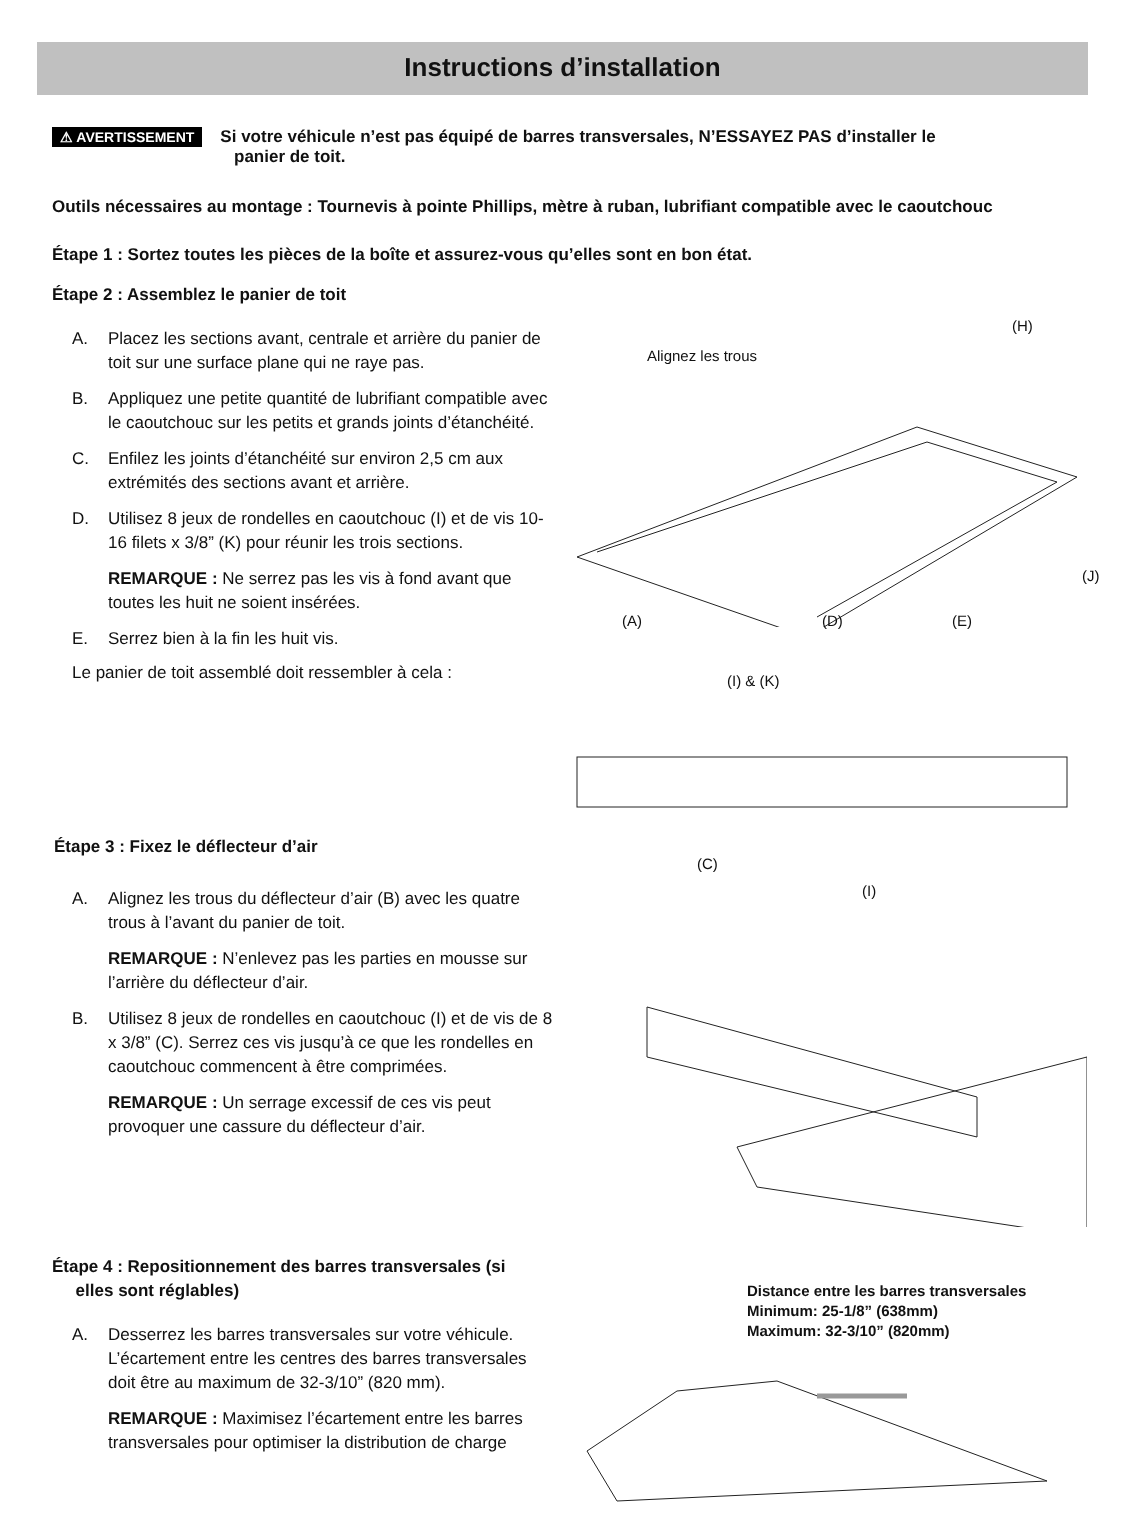Instructions d’installation
⚠ AVERTISSEMENT Si votre véhicule n’est pas équipé de barres transversales, N’ESSAYEZ PAS d’installer le
panier de toit.
Outils nécessaires au montage : Tournevis à pointe Phillips, mètre à ruban, lubrifiant compatible avec le caoutchouc
Étape 1 : Sortez toutes les pièces de la boîte et assurez-vous qu’elles sont en bon état.
Étape 2 : Assemblez le panier de toit
A. Placez les sections avant, centrale et arrière du panier de toit sur une surface plane qui ne raye pas.
B. Appliquez une petite quantité de lubrifiant compatible avec le caoutchouc sur les petits et grands joints d’étanchéité.
C. Enfilez les joints d’étanchéité sur environ 2,5 cm aux extrémités des sections avant et arrière.
D. Utilisez 8 jeux de rondelles en caoutchouc (I) et de vis 10-16 filets x 3/8” (K) pour réunir les trois sections.
REMARQUE : Ne serrez pas les vis à fond avant que toutes les huit ne soient insérées.
E. Serrez bien à la fin les huit vis.
Le panier de toit assemblé doit ressembler à cela :
(H)
Alignez les trous
(J)
(A) (D) (E)
(I) & (K)
Étape 3 : Fixez le déflecteur d’air
A. Alignez les trous du déflecteur d’air (B) avec les quatre trous à l’avant du panier de toit.
REMARQUE : N’enlevez pas les parties en mousse sur l’arrière du déflecteur d’air.
B. Utilisez 8 jeux de rondelles en caoutchouc (I) et de vis de 8 x 3/8” (C). Serrez ces vis jusqu’à ce que les rondelles en caoutchouc commencent à être comprimées.
REMARQUE : Un serrage excessif de ces vis peut provoquer une cassure du déflecteur d’air.
(C)
(I)
Étape 4 : Repositionnement des barres transversales (si
elles sont réglables)
A. Desserrez les barres transversales sur votre véhicule. L’écartement entre les centres des barres transversales doit être au maximum de 32-3/10” (820 mm).
REMARQUE : Maximisez l’écartement entre les barres transversales pour optimiser la distribution de charge
Distance entre les barres transversales
Minimum: 25-1/8” (638mm)
Maximum: 32-3/10” (820mm)